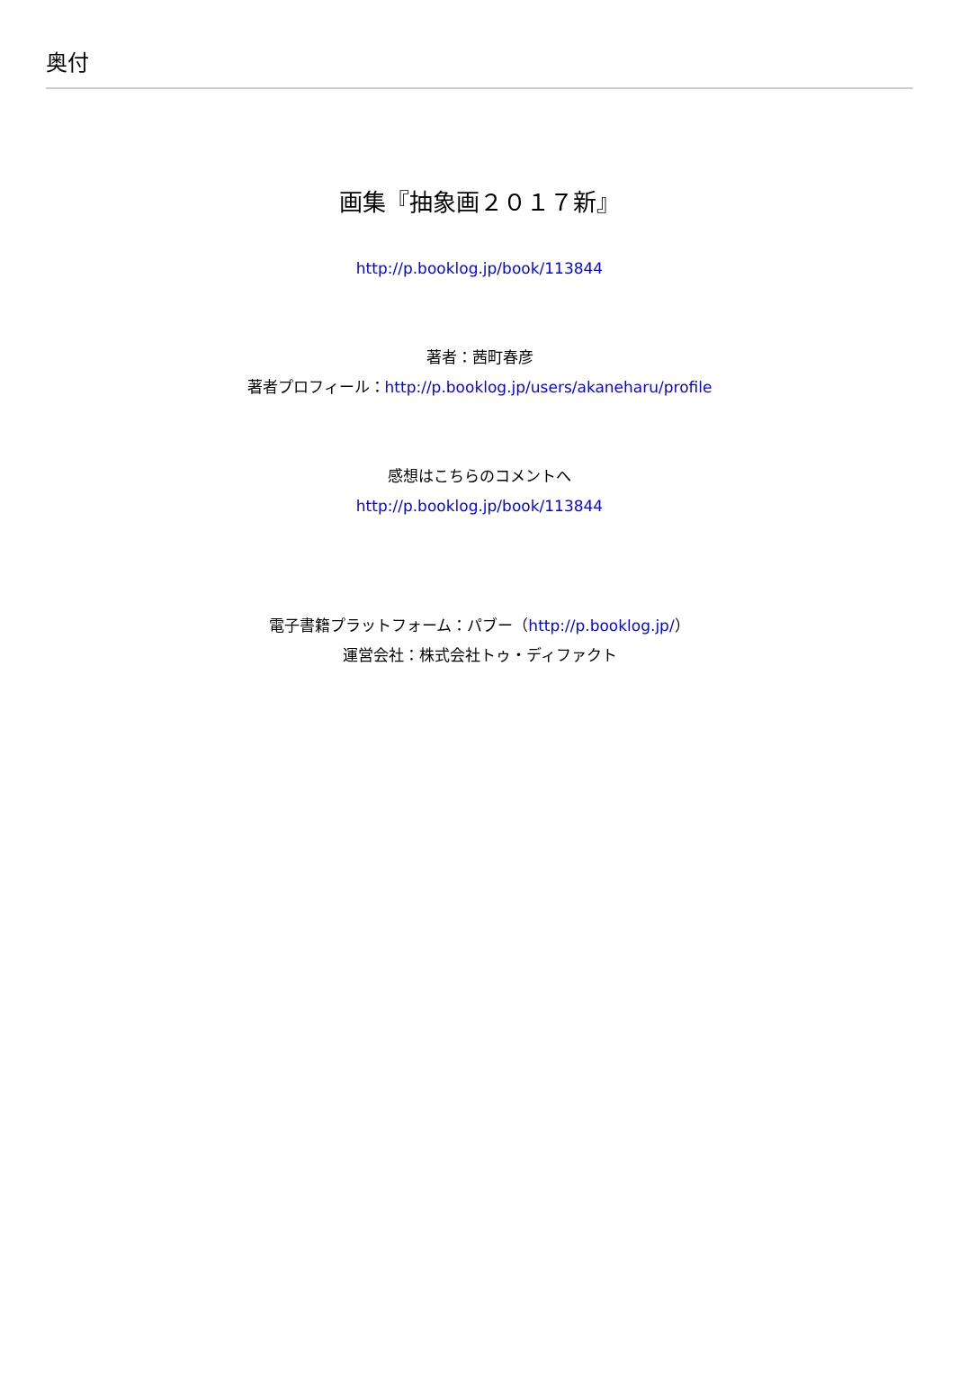奥付
画集『抽象画２０１７新』
http://p.booklog.jp/book/113844
著者：茜町春彦
著者プロフィール：http://p.booklog.jp/users/akaneharu/profile
感想はこちらのコメントへ
http://p.booklog.jp/book/113844
電子書籍プラットフォーム：パブー（http://p.booklog.jp/）
運営会社：株式会社トゥ・ディファクト